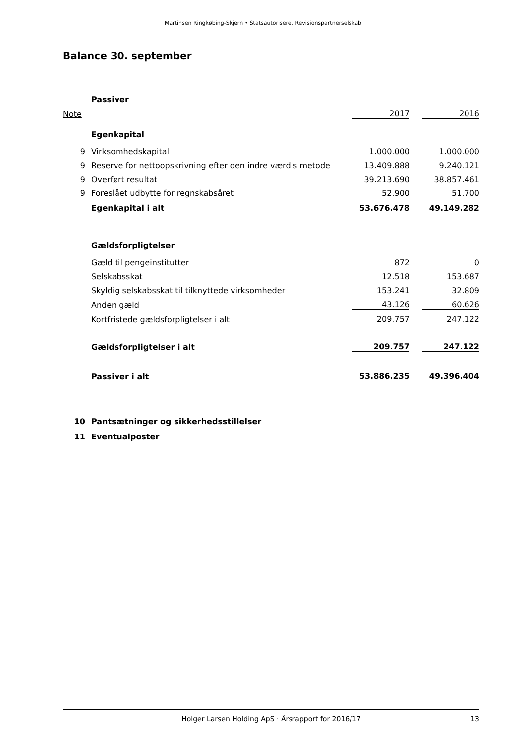Martinsen Ringkøbing-Skjern • Statsautoriseret Revisionspartnerselskab
Balance 30. september
| | Passiver | | | |
| Note | | 2017 | | 2016 |
| | Egenkapital | | | |
| 9 | Virksomhedskapital | 1.000.000 | | 1.000.000 |
| 9 | Reserve for nettoopskrivning efter den indre værdis metode | 13.409.888 | | 9.240.121 |
| 9 | Overført resultat | 39.213.690 | | 38.857.461 |
| 9 | Foreslået udbytte for regnskabsåret | 52.900 | | 51.700 |
| | Egenkapital i alt | 53.676.478 | | 49.149.282 |
| | Gældsforpligtelser | | | |
| | Gæld til pengeinstitutter | 872 | | 0 |
| | Selskabsskat | 12.518 | | 153.687 |
| | Skyldig selskabsskat til tilknyttede virksomheder | 153.241 | | 32.809 |
| | Anden gæld | 43.126 | | 60.626 |
| | Kortfristede gældsforpligtelser i alt | 209.757 | | 247.122 |
| | Gældsforpligtelser i alt | 209.757 | | 247.122 |
| | Passiver i alt | 53.886.235 | | 49.396.404 |
| 10 | Pantsætninger og sikkerhedsstillelser | | | |
| 11 | Eventualposter | | | |
Holger Larsen Holding ApS · Årsrapport for 2016/17 13